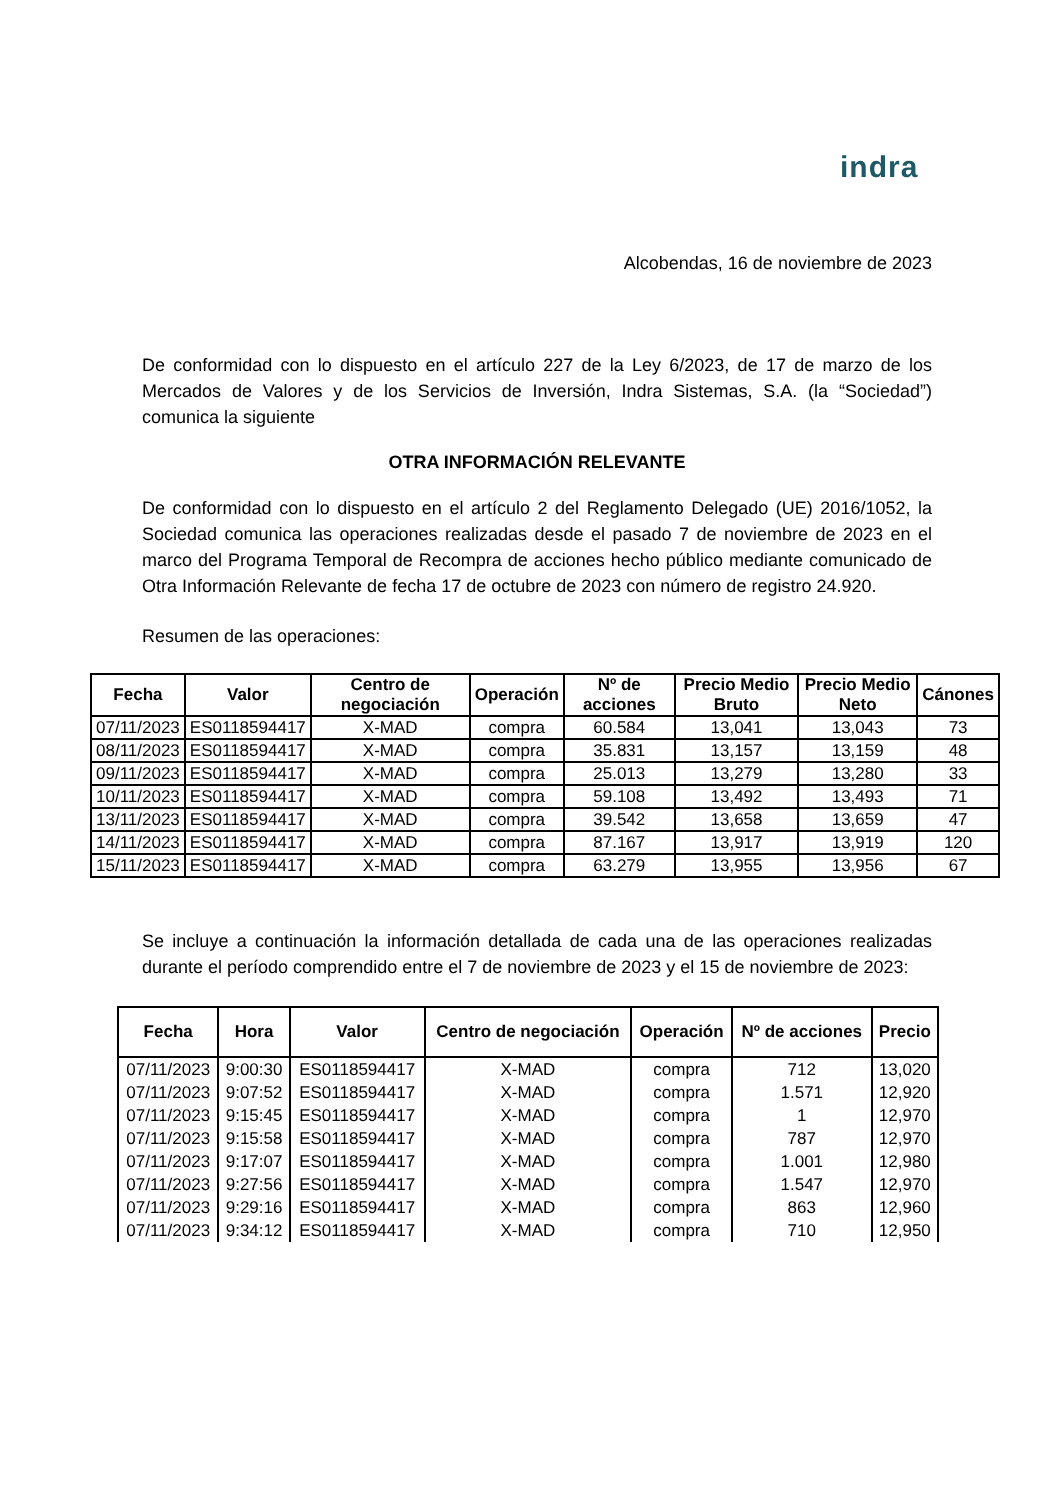indra
Alcobendas, 16 de noviembre de 2023
De conformidad con lo dispuesto en el artículo 227 de la Ley 6/2023, de 17 de marzo de los Mercados de Valores y de los Servicios de Inversión, Indra Sistemas, S.A. (la “Sociedad”) comunica la siguiente
OTRA INFORMACIÓN RELEVANTE
De conformidad con lo dispuesto en el artículo 2 del Reglamento Delegado (UE) 2016/1052, la Sociedad comunica las operaciones realizadas desde el pasado 7 de noviembre de 2023 en el marco del Programa Temporal de Recompra de acciones hecho público mediante comunicado de Otra Información Relevante de fecha 17 de octubre de 2023 con número de registro 24.920.
Resumen de las operaciones:
| Fecha | Valor | Centro de negociación | Operación | Nº de acciones | Precio Medio Bruto | Precio Medio Neto | Cánones |
| --- | --- | --- | --- | --- | --- | --- | --- |
| 07/11/2023 | ES0118594417 | X-MAD | compra | 60.584 | 13,041 | 13,043 | 73 |
| 08/11/2023 | ES0118594417 | X-MAD | compra | 35.831 | 13,157 | 13,159 | 48 |
| 09/11/2023 | ES0118594417 | X-MAD | compra | 25.013 | 13,279 | 13,280 | 33 |
| 10/11/2023 | ES0118594417 | X-MAD | compra | 59.108 | 13,492 | 13,493 | 71 |
| 13/11/2023 | ES0118594417 | X-MAD | compra | 39.542 | 13,658 | 13,659 | 47 |
| 14/11/2023 | ES0118594417 | X-MAD | compra | 87.167 | 13,917 | 13,919 | 120 |
| 15/11/2023 | ES0118594417 | X-MAD | compra | 63.279 | 13,955 | 13,956 | 67 |
Se incluye a continuación la información detallada de cada una de las operaciones realizadas durante el período comprendido entre el 7 de noviembre de 2023 y el 15 de noviembre de 2023:
| Fecha | Hora | Valor | Centro de negociación | Operación | Nº de acciones | Precio |
| --- | --- | --- | --- | --- | --- | --- |
| 07/11/2023 | 9:00:30 | ES0118594417 | X-MAD | compra | 712 | 13,020 |
| 07/11/2023 | 9:07:52 | ES0118594417 | X-MAD | compra | 1.571 | 12,920 |
| 07/11/2023 | 9:15:45 | ES0118594417 | X-MAD | compra | 1 | 12,970 |
| 07/11/2023 | 9:15:58 | ES0118594417 | X-MAD | compra | 787 | 12,970 |
| 07/11/2023 | 9:17:07 | ES0118594417 | X-MAD | compra | 1.001 | 12,980 |
| 07/11/2023 | 9:27:56 | ES0118594417 | X-MAD | compra | 1.547 | 12,970 |
| 07/11/2023 | 9:29:16 | ES0118594417 | X-MAD | compra | 863 | 12,960 |
| 07/11/2023 | 9:34:12 | ES0118594417 | X-MAD | compra | 710 | 12,950 |